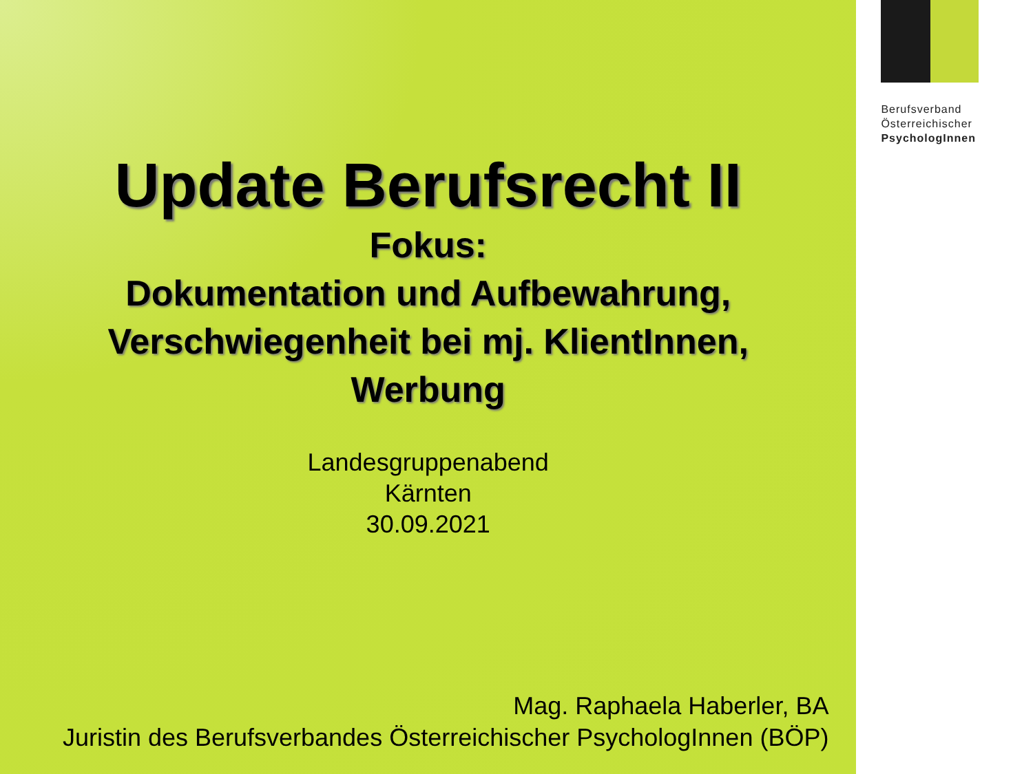Update Berufsrecht II
Fokus:
Dokumentation und Aufbewahrung,
Verschwiegenheit bei mj. KlientInnen,
Werbung
Landesgruppenabend
Kärnten
30.09.2021
Mag. Raphaela Haberler, BA
Juristin des Berufsverbandes Österreichischer PsychologInnen (BÖP)
Berufsverband
Österreichischer
PsychologInnen